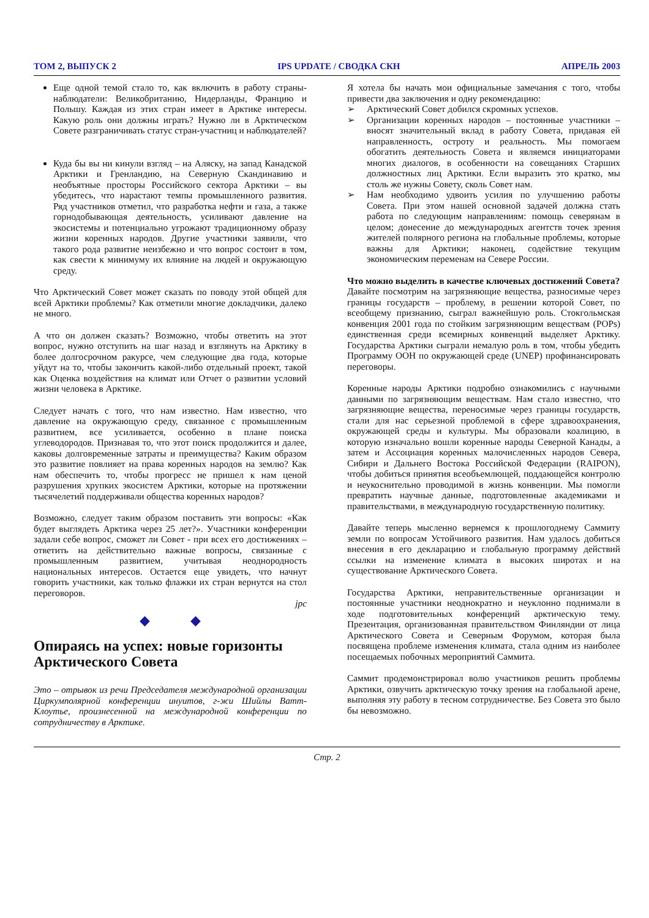ТОМ 2, ВЫПУСК 2 IPS UPDATE / СВОДКА СКН АПРЕЛЬ 2003
Еще одной темой стало то, как включить в работу страны-наблюдатели: Великобританию, Нидерланды, Францию и Польшу. Каждая из этих стран имеет в Арктике интересы. Какую роль они должны играть? Нужно ли в Арктическом Совете разграничивать статус стран-участниц и наблюдателей?
Куда бы вы ни кинули взгляд – на Аляску, на запад Канадской Арктики и Гренландию, на Северную Скандинавию и необъятные просторы Российского сектора Арктики – вы убедитесь, что нарастают темпы промышленного развития. Ряд участников отметил, что разработка нефти и газа, а также горнодобывающая деятельность, усиливают давление на экосистемы и потенциально угрожают традиционному образу жизни коренных народов. Другие участники заявили, что такого рода развитие неизбежно и что вопрос состоит в том, как свести к минимуму их влияние на людей и окружающую среду.
Что Арктический Совет может сказать по поводу этой общей для всей Арктики проблемы? Как отметили многие докладчики, далеко не много.
А что он должен сказать? Возможно, чтобы ответить на этот вопрос, нужно отступить на шаг назад и взглянуть на Арктику в более долгосрочном ракурсе, чем следующие два года, которые уйдут на то, чтобы закончить какой-либо отдельный проект, такой как Оценка воздействия на климат или Отчет о развитии условий жизни человека в Арктике.
Следует начать с того, что нам известно. Нам известно, что давление на окружающую среду, связанное с промышленным развитием, все усиливается, особенно в плане поиска углеводородов. Признавая то, что этот поиск продолжится и далее, каковы долговременные затраты и преимущества? Каким образом это развитие повлияет на права коренных народов на землю? Как нам обеспечить то, чтобы прогресс не пришел к нам ценой разрушения хрупких экосистем Арктики, которые на протяжении тысячелетий поддерживали общества коренных народов?
Возможно, следует таким образом поставить эти вопросы: «Как будет выглядеть Арктика через 25 лет?». Участники конференции задали себе вопрос, сможет ли Совет - при всех его достижениях – ответить на действительно важные вопросы, связанные с промышленным развитием, учитывая неоднородность национальных интересов. Остается еще увидеть, что начнут говорить участники, как только флажки их стран вернутся на стол переговоров.
jpc
◆ ◆
Опираясь на успех: новые горизонты Арктического Совета
Это – отрывок из речи Председателя международной организации Циркумполярной конференции инуитов, г-жи Шийлы Ватт-Клоутье, произнесенной на международной конференции по сотрудничеству в Арктике.
Я хотела бы начать мои официальные замечания с того, чтобы привести два заключения и одну рекомендацию:
➢ Арктический Совет добился скромных успехов.
➢ Организации коренных народов – постоянные участники – вносят значительный вклад в работу Совета, придавая ей направленность, остроту и реальность. Мы помогаем обогатить деятельность Совета и являемся инициаторами многих диалогов, в особенности на совещаниях Старших должностных лиц Арктики. Если выразить это кратко, мы столь же нужны Совету, сколь Совет нам.
➢ Нам необходимо удвоить усилия по улучшению работы Совета. При этом нашей основной задачей должна стать работа по следующим направлениям: помощь северянам в целом; донесение до международных агентств точек зрения жителей полярного региона на глобальные проблемы, которые важны для Арктики; наконец, содействие текущим экономическим переменам на Севере России.
Что можно выделить в качестве ключевых достижений Совета?
Давайте посмотрим на загрязняющие вещества, разносимые через границы государств – проблему, в решении которой Совет, по всеобщему признанию, сыграл важнейшую роль. Стокгольмская конвенция 2001 года по стойким загрязняющим веществам (POPs) единственная среди всемирных конвенций выделяет Арктику. Государства Арктики сыграли немалую роль в том, чтобы убедить Программу ООН по окружающей среде (UNEP) профинансировать переговоры.
Коренные народы Арктики подробно ознакомились с научными данными по загрязняющим веществам. Нам стало известно, что загрязняющие вещества, переносимые через границы государств, стали для нас серьезной проблемой в сфере здравоохранения, окружающей среды и культуры. Мы образовали коалицию, в которую изначально вошли коренные народы Северной Канады, а затем и Ассоциация коренных малочисленных народов Севера, Сибири и Дальнего Востока Российской Федерации (RAIPON), чтобы добиться принятия всеобъемлющей, поддающейся контролю и неукоснительно проводимой в жизнь конвенции. Мы помогли превратить научные данные, подготовленные академиками и правительствами, в международную государственную политику.
Давайте теперь мысленно вернемся к прошлогоднему Саммиту земли по вопросам Устойчивого развития. Нам удалось добиться внесения в его декларацию и глобальную программу действий ссылки на изменение климата в высоких широтах и на существование Арктического Совета.
Государства Арктики, неправительственные организации и постоянные участники неоднократно и неуклонно поднимали в ходе подготовительных конференций арктическую тему. Презентация, организованная правительством Финляндии от лица Арктического Совета и Северным Форумом, которая была посвящена проблеме изменения климата, стала одним из наиболее посещаемых побочных мероприятий Саммита.
Саммит продемонстрировал волю участников решить проблемы Арктики, озвучить арктическую точку зрения на глобальной арене, выполняя эту работу в тесном сотрудничестве. Без Совета это было бы невозможно.
Стр. 2